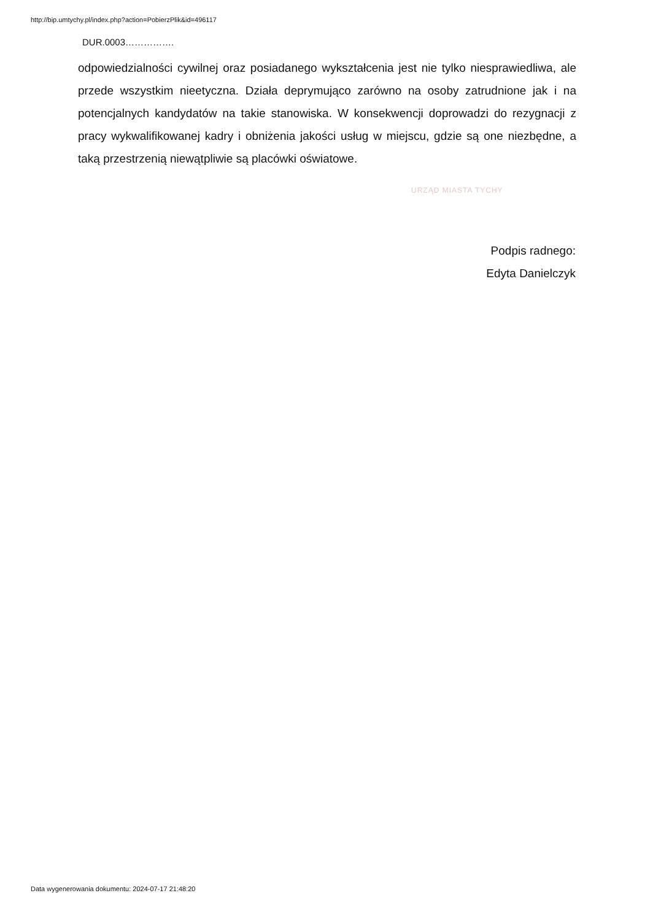http://bip.umtychy.pl/index.php?action=PobierzPlik&id=496117
DUR.0003…………….
odpowiedzialności cywilnej oraz posiadanego wykształcenia jest nie tylko niesprawiedliwa, ale przede wszystkim nieetyczna. Działa deprymująco zarówno na osoby zatrudnione jak i na potencjalnych kandydatów na takie stanowiska. W konsekwencji doprowadzi do rezygnacji z pracy wykwalifikowanej kadry i obniżenia jakości usług w miejscu, gdzie są one niezbędne, a taką przestrzenią niewątpliwie są placówki oświatowe.
URZĄD MIASTA TYCHY
Podpis radnego:
Edyta Danielczyk
Data wygenerowania dokumentu: 2024-07-17 21:48:20